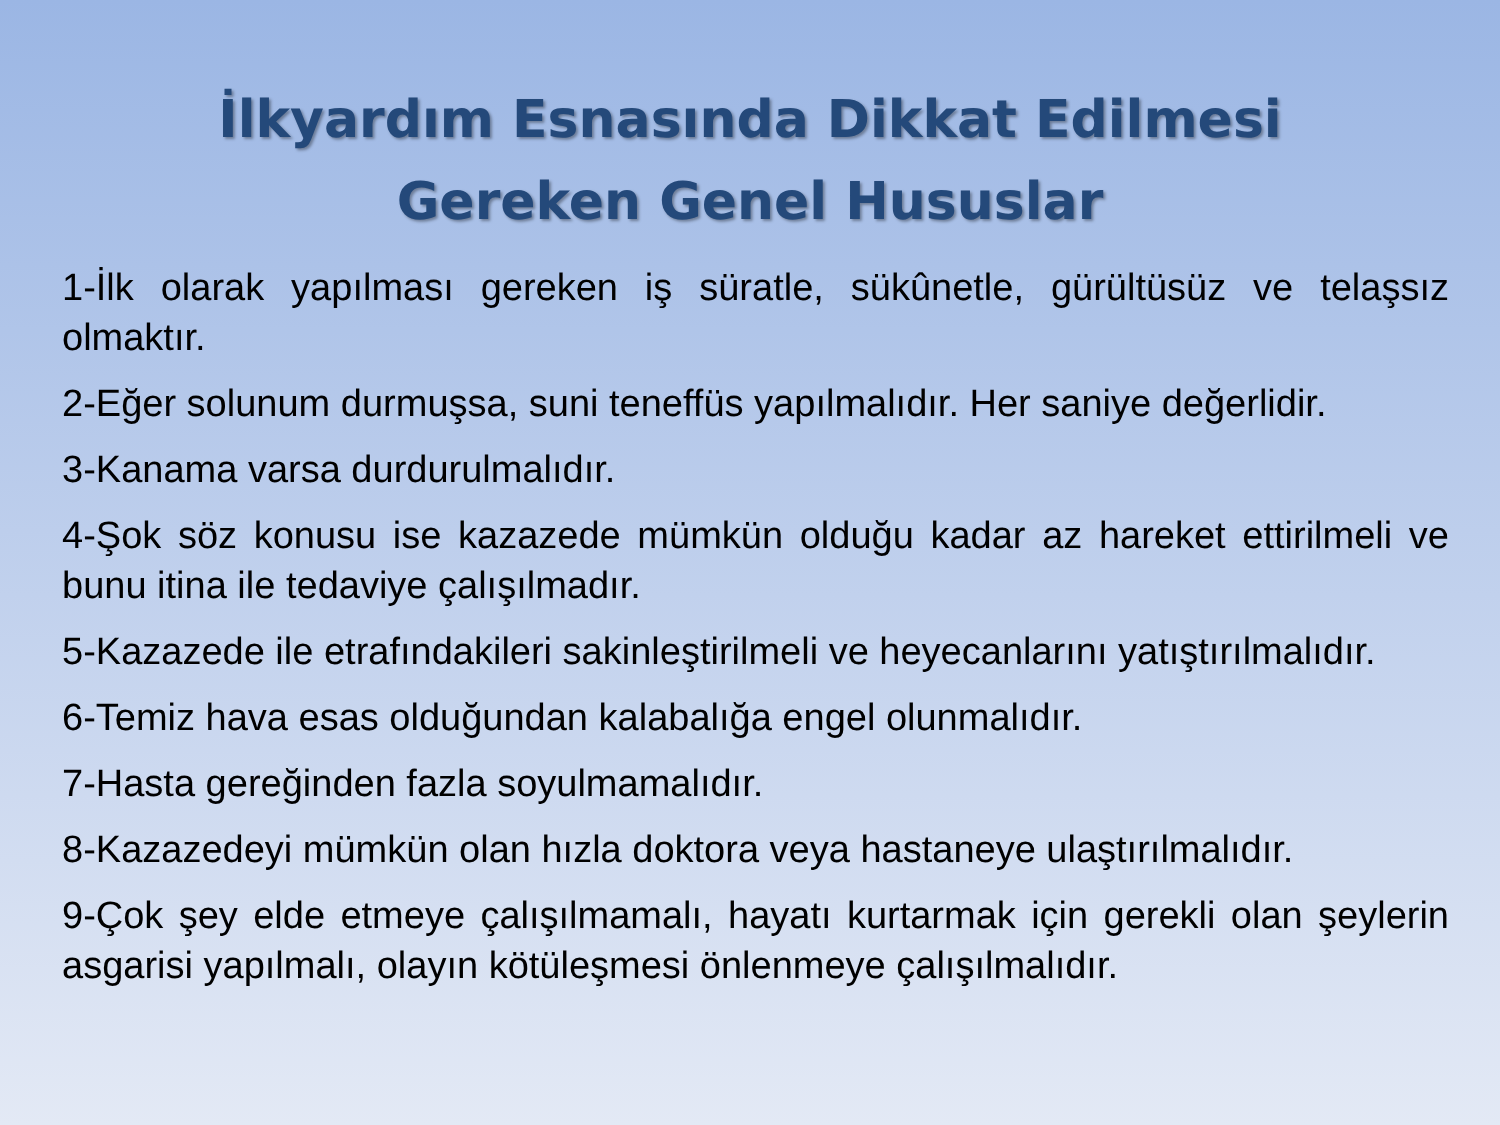İlkyardım Esnasında Dikkat Edilmesi
Gereken Genel Hususlar
1-İlk olarak yapılması gereken iş süratle, sükûnetle, gürültüsüz ve telaşsız olmaktır.
2-Eğer solunum durmuşsa, suni teneffüs yapılmalıdır. Her saniye değerlidir.
3-Kanama varsa durdurulmalıdır.
4-Şok söz konusu ise kazazede mümkün olduğu kadar az hareket ettirilmeli ve bunu itina ile tedaviye çalışılmadır.
5-Kazazede ile etrafındakileri sakinleştirilmeli ve heyecanlarını yatıştırılmalıdır.
6-Temiz hava esas olduğundan kalabalığa engel olunmalıdır.
7-Hasta gereğinden fazla soyulmamalıdır.
8-Kazazedeyi mümkün olan hızla doktora veya hastaneye ulaştırılmalıdır.
9-Çok şey elde etmeye çalışılmamalı, hayatı kurtarmak için gerekli olan şeylerin asgarisi yapılmalı, olayın kötüleşmesi önlenmeye çalışılmalıdır.